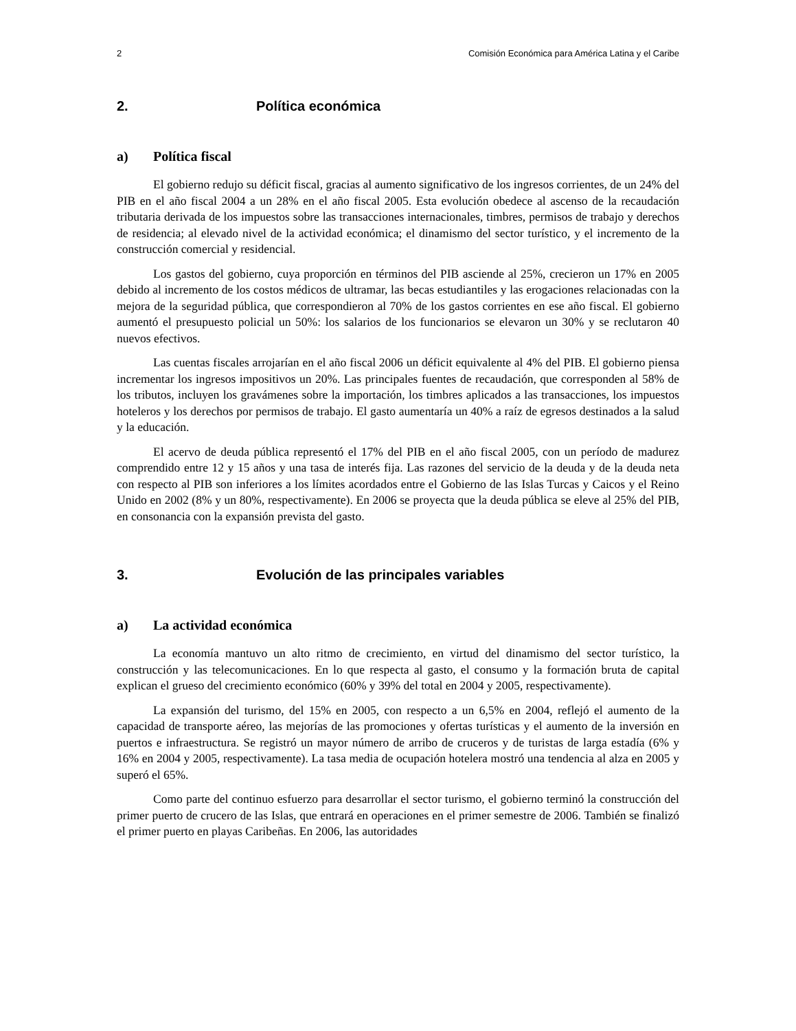2 Comisión Económica para América Latina y el Caribe
2. Política económica
a) Política fiscal
El gobierno redujo su déficit fiscal, gracias al aumento significativo de los ingresos corrientes, de un 24% del PIB en el año fiscal 2004 a un 28% en el año fiscal 2005. Esta evolución obedece al ascenso de la recaudación tributaria derivada de los impuestos sobre las transacciones internacionales, timbres, permisos de trabajo y derechos de residencia; al elevado nivel de la actividad económica; el dinamismo del sector turístico, y el incremento de la construcción comercial y residencial.
Los gastos del gobierno, cuya proporción en términos del PIB asciende al 25%, crecieron un 17% en 2005 debido al incremento de los costos médicos de ultramar, las becas estudiantiles y las erogaciones relacionadas con la mejora de la seguridad pública, que correspondieron al 70% de los gastos corrientes en ese año fiscal. El gobierno aumentó el presupuesto policial un 50%: los salarios de los funcionarios se elevaron un 30% y se reclutaron 40 nuevos efectivos.
Las cuentas fiscales arrojarían en el año fiscal 2006 un déficit equivalente al 4% del PIB. El gobierno piensa incrementar los ingresos impositivos un 20%. Las principales fuentes de recaudación, que corresponden al 58% de los tributos, incluyen los gravámenes sobre la importación, los timbres aplicados a las transacciones, los impuestos hoteleros y los derechos por permisos de trabajo. El gasto aumentaría un 40% a raíz de egresos destinados a la salud y la educación.
El acervo de deuda pública representó el 17% del PIB en el año fiscal 2005, con un período de madurez comprendido entre 12 y 15 años y una tasa de interés fija. Las razones del servicio de la deuda y de la deuda neta con respecto al PIB son inferiores a los límites acordados entre el Gobierno de las Islas Turcas y Caicos y el Reino Unido en 2002 (8% y un 80%, respectivamente). En 2006 se proyecta que la deuda pública se eleve al 25% del PIB, en consonancia con la expansión prevista del gasto.
3. Evolución de las principales variables
a) La actividad económica
La economía mantuvo un alto ritmo de crecimiento, en virtud del dinamismo del sector turístico, la construcción y las telecomunicaciones. En lo que respecta al gasto, el consumo y la formación bruta de capital explican el grueso del crecimiento económico (60% y 39% del total en 2004 y 2005, respectivamente).
La expansión del turismo, del 15% en 2005, con respecto a un 6,5% en 2004, reflejó el aumento de la capacidad de transporte aéreo, las mejorías de las promociones y ofertas turísticas y el aumento de la inversión en puertos e infraestructura. Se registró un mayor número de arribo de cruceros y de turistas de larga estadía (6% y 16% en 2004 y 2005, respectivamente). La tasa media de ocupación hotelera mostró una tendencia al alza en 2005 y superó el 65%.
Como parte del continuo esfuerzo para desarrollar el sector turismo, el gobierno terminó la construcción del primer puerto de crucero de las Islas, que entrará en operaciones en el primer semestre de 2006. También se finalizó el primer puerto en playas Caribeñas. En 2006, las autoridades